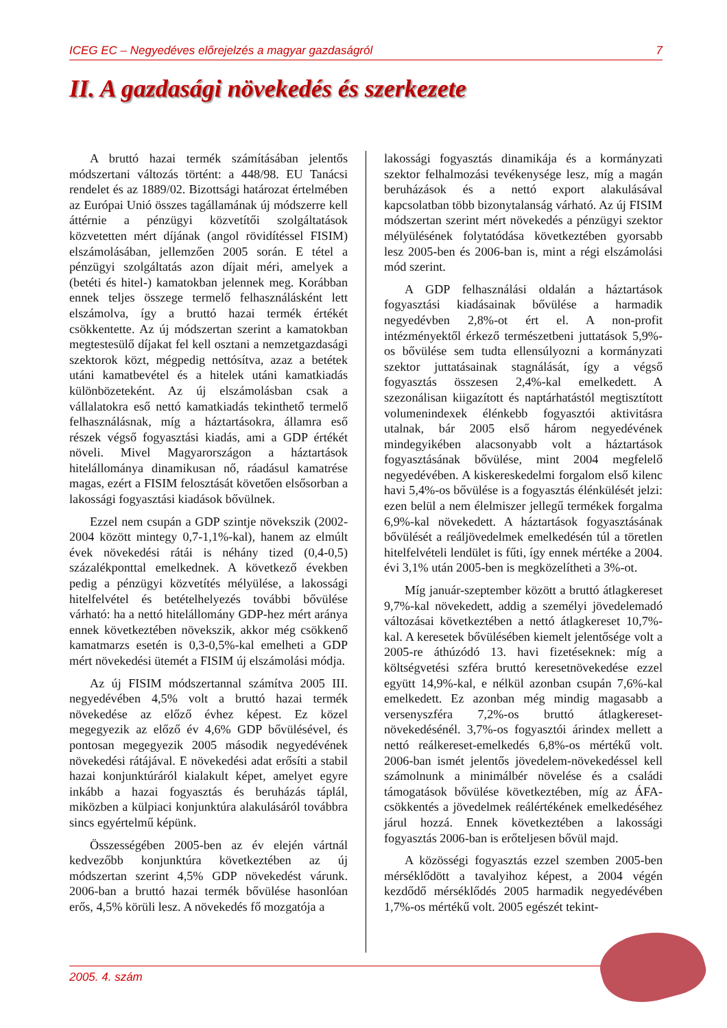ICEG EC – Negyedéves előrejelzés a magyar gazdaságról 7
II. A gazdasági növekedés és szerkezete
A bruttó hazai termék számításában jelentős módszertani változás történt: a 448/98. EU Tanácsi rendelet és az 1889/02. Bizottsági határozat értelmében az Európai Unió összes tagállamának új módszerre kell áttérnie a pénzügyi közvetítői szolgáltatások közvetetten mért díjának (angol rövidítéssel FISIM) elszámolásában, jellemzően 2005 során. E tétel a pénzügyi szolgáltatás azon díjait méri, amelyek a (betéti és hitel-) kamatokban jelennek meg. Korábban ennek teljes összege termelő felhasználásként lett elszámolva, így a bruttó hazai termék értékét csökkentette. Az új módszertan szerint a kamatokban megtestesülő díjakat fel kell osztani a nemzetgazdasági szektorok közt, mégpedig nettósítva, azaz a betétek utáni kamatbevétel és a hitelek utáni kamatkiadás különbözeteként. Az új elszámolásban csak a vállalatokra eső nettó kamatkiadás tekinthető termelő felhasználásnak, míg a háztartásokra, államra eső részek végső fogyasztási kiadás, ami a GDP értékét növeli. Mivel Magyarországon a háztartások hitelállománya dinamikusan nő, ráadásul kamatrése magas, ezért a FISIM felosztását követően elsősorban a lakossági fogyasztási kiadások bővülnek.
Ezzel nem csupán a GDP szintje növekszik (2002-2004 között mintegy 0,7-1,1%-kal), hanem az elmúlt évek növekedési rátái is néhány tized (0,4-0,5) százalékponttal emelkednek. A következő években pedig a pénzügyi közvetítés mélyülése, a lakossági hitelfelvétel és betételhelyezés további bővülése várható: ha a nettó hitelállomány GDP-hez mért aránya ennek következtében növekszik, akkor még csökkenő kamatmarzs esetén is 0,3-0,5%-kal emelheti a GDP mért növekedési ütemét a FISIM új elszámolási módja.
Az új FISIM módszertannal számítva 2005 III. negyedévében 4,5% volt a bruttó hazai termék növekedése az előző évhez képest. Ez közel megegyezik az előző év 4,6% GDP bővülésével, és pontosan megegyezik 2005 második negyedévének növekedési rátájával. E növekedési adat erősíti a stabil hazai konjunktúráról kialakult képet, amelyet egyre inkább a hazai fogyasztás és beruházás táplál, miközben a külpiaci konjunktúra alakulásáról továbbra sincs egyértelmű képünk.
Összességében 2005-ben az év elején vártnál kedvezőbb konjunktúra következtében az új módszertan szerint 4,5% GDP növekedést várunk. 2006-ban a bruttó hazai termék bővülése hasonlóan erős, 4,5% körüli lesz. A növekedés fő mozgatója a
lakossági fogyasztás dinamikája és a kormányzati szektor felhalmozási tevékenysége lesz, míg a magán beruházások és a nettó export alakulásával kapcsolatban több bizonytalanság várható. Az új FISIM módszertan szerint mért növekedés a pénzügyi szektor mélyülésének folytatódása következtében gyorsabb lesz 2005-ben és 2006-ban is, mint a régi elszámolási mód szerint.
A GDP felhasználási oldalán a háztartások fogyasztási kiadásainak bővülése a harmadik negyedévben 2,8%-ot ért el. A non-profit intézményektől érkező természetbeni juttatások 5,9%-os bővülése sem tudta ellensúlyozni a kormányzati szektor juttatásainak stagnálását, így a végső fogyasztás összesen 2,4%-kal emelkedett. A szezonálisan kiigazított és naptárhatástól megtisztított volumenindexek élénkebb fogyasztói aktivitásra utalnak, bár 2005 első három negyedévének mindegyikében alacsonyabb volt a háztartások fogyasztásának bővülése, mint 2004 megfelelő negyedévében. A kiskereskedelmi forgalom első kilenc havi 5,4%-os bővülése is a fogyasztás élénkülését jelzi: ezen belül a nem élelmiszer jellegű termékek forgalma 6,9%-kal növekedett. A háztartások fogyasztásának bővülését a reáljövedelmek emelkedésén túl a töretlen hitelfelvételi lendület is fűti, így ennek mértéke a 2004. évi 3,1% után 2005-ben is megközelítheti a 3%-ot.
Míg január-szeptember között a bruttó átlagkereset 9,7%-kal növekedett, addig a személyi jövedelemadó változásai következtében a nettó átlagkereset 10,7%-kal. A keresetek bővülésében kiemelt jelentősége volt a 2005-re áthúzódó 13. havi fizetéseknek: míg a költségvetési szféra bruttó keresetnövekedése ezzel együtt 14,9%-kal, e nélkül azonban csupán 7,6%-kal emelkedett. Ez azonban még mindig magasabb a versenyszféra 7,2%-os bruttó átlagkereset-növekedésénél. 3,7%-os fogyasztói árindex mellett a nettó reálkereset-emelkedés 6,8%-os mértékű volt. 2006-ban ismét jelentős jövedelem-növekedéssel kell számolnunk a minimálbér növelése és a családi támogatások bővülése következtében, míg az ÁFA-csökkentés a jövedelmek reálértékének emelkedéséhez járul hozzá. Ennek következtében a lakossági fogyasztás 2006-ban is erőteljesen bővül majd.
A közösségi fogyasztás ezzel szemben 2005-ben mérséklődött a tavalyihoz képest, a 2004 végén kezdődő mérséklődés 2005 harmadik negyedévében 1,7%-os mértékű volt. 2005 egészét tekint-
2005. 4. szám